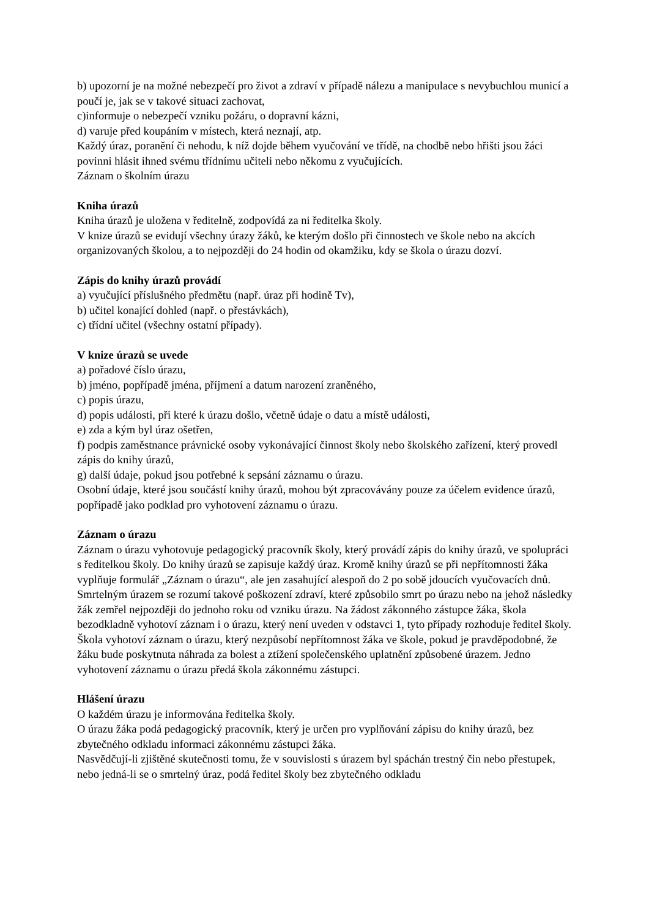b) upozorní je na možné nebezpečí pro život a zdraví v případě nálezu a manipulace s nevybuchlou municí a poučí je, jak se v takové situaci zachovat,
c)informuje o nebezpečí vzniku požáru, o dopravní kázni,
d) varuje před koupáním v místech, která neznají, atp.
Každý úraz, poranění či nehodu, k níž dojde během vyučování ve třídě, na chodbě nebo hřišti jsou žáci povinni hlásit ihned svému třídnímu učiteli nebo někomu z vyučujících.
Záznam o školním úrazu
Kniha úrazů
Kniha úrazů je uložena v ředitelně, zodpovídá za ni ředitelka školy.
V knize úrazů se evidují všechny úrazy žáků, ke kterým došlo při činnostech ve škole nebo na akcích organizovaných školou, a to nejpozději do 24 hodin od okamžiku, kdy se škola o úrazu dozví.
Zápis do knihy úrazů provádí
a) vyučující příslušného předmětu (např. úraz při hodině Tv),
b) učitel konající dohled (např. o přestávkách),
c) třídní učitel (všechny ostatní případy).
V knize úrazů se uvede
a) pořadové číslo úrazu,
b) jméno, popřípadě jména, příjmení a datum narození zraněného,
c) popis úrazu,
d) popis události, při které k úrazu došlo, včetně údaje o datu a místě události,
e) zda a kým byl úraz ošetřen,
f) podpis zaměstnance právnické osoby vykonávající činnost školy nebo školského zařízení, který provedl zápis do knihy úrazů,
g) další údaje, pokud jsou potřebné k sepsání záznamu o úrazu.
Osobní údaje, které jsou součástí knihy úrazů, mohou být zpracovávány pouze za účelem evidence úrazů, popřípadě jako podklad pro vyhotovení záznamu o úrazu.
Záznam o úrazu
Záznam o úrazu vyhotovuje pedagogický pracovník školy, který provádí zápis do knihy úrazů, ve spolupráci s ředitelkou školy. Do knihy úrazů se zapisuje každý úraz. Kromě knihy úrazů se při nepřítomnosti žáka vyplňuje formulář „Záznam o úrazu“, ale jen zasahující alespoň do 2 po sobě jdoucích vyučovacích dnů. Smrtelným úrazem se rozumí takové poškození zdraví, které způsobilo smrt po úrazu nebo na jehož následky žák zemřel nejpozději do jednoho roku od vzniku úrazu. Na žádost zákonného zástupce žáka, škola bezodkladně vyhotoví záznam i o úrazu, který není uveden v odstavci 1, tyto případy rozhoduje ředitel školy. Škola vyhotoví záznam o úrazu, který nezpůsobí nepřítomnost žáka ve škole, pokud je pravděpodobné, že žáku bude poskytnuta náhrada za bolest a ztížení společenského uplatnění způsobené úrazem. Jedno vyhotovení záznamu o úrazu předá škola zákonnému zástupci.
Hlášení úrazu
O každém úrazu je informována ředitelka školy.
O úrazu žáka podá pedagogický pracovník, který je určen pro vyplňování zápisu do knihy úrazů, bez zbytečného odkladu informaci zákonnému zástupci žáka.
Nasvědčují-li zjištěné skutečnosti tomu, že v souvislosti s úrazem byl spáchán trestný čin nebo přestupek, nebo jedná-li se o smrtelný úraz, podá ředitel školy bez zbytečného odkladu